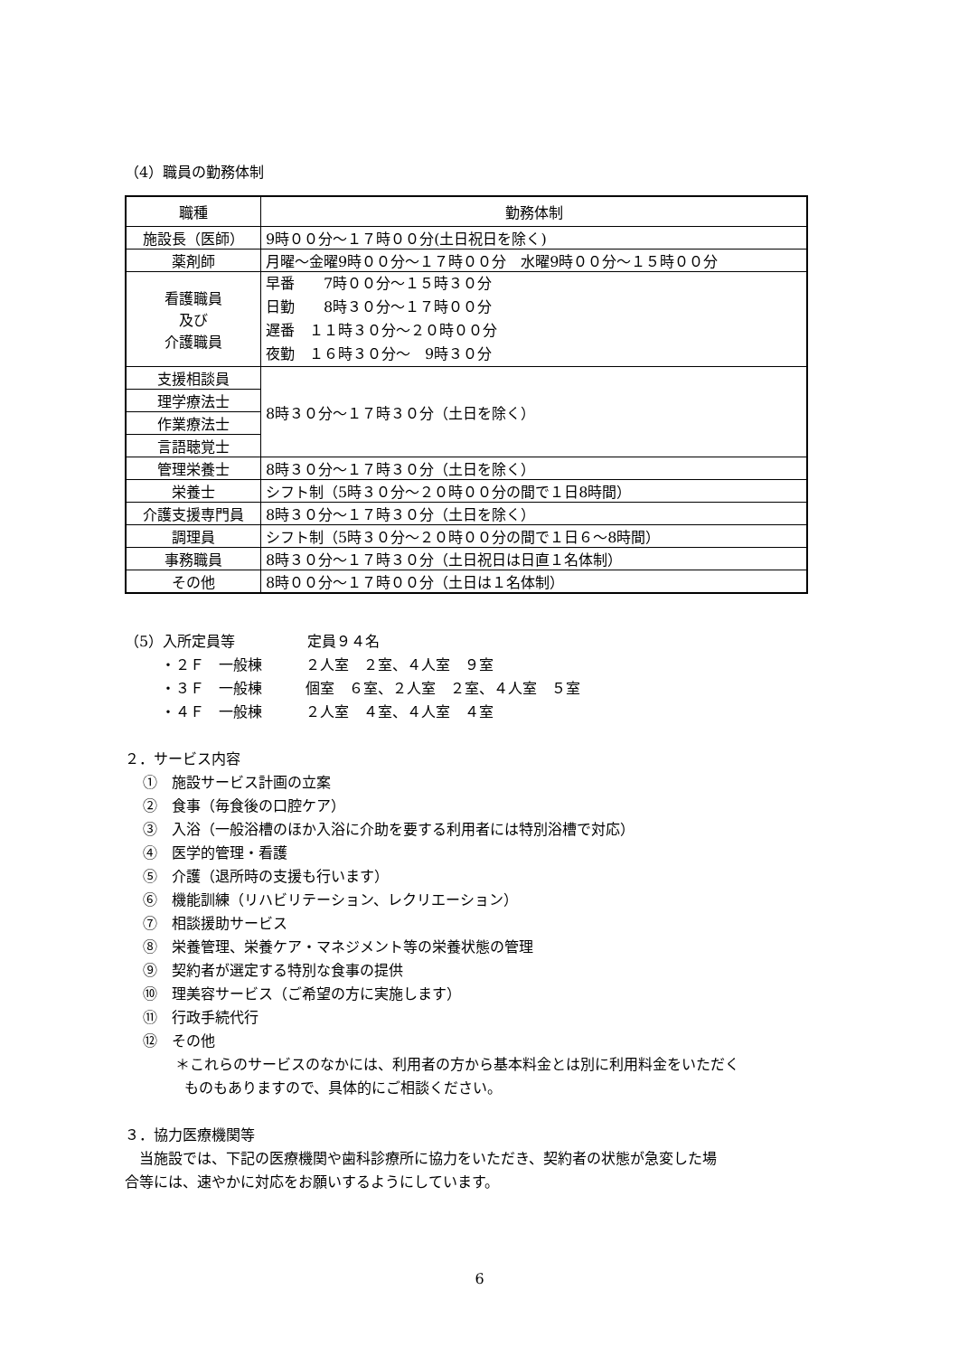（4）職員の勤務体制
| 職種 | 勤務体制 |
| --- | --- |
| 施設長（医師） | 9時００分～１７時００分(土日祝日を除く) |
| 薬剤師 | 月曜～金曜9時００分～１７時００分 水曜9時００分～１５時００分 |
| 看護職員 及び 介護職員 | 早番 7時００分～１５時３０分 日勤 8時３０分～１７時００分 遅番 １１時３０分～２０時００分 夜勤 １６時３０分～ 9時３０分 |
| 支援相談員 | 8時３０分～１７時３０分（土日を除く） |
| 理学療法士 | |
| 作業療法士 | |
| 言語聴覚士 | |
| 管理栄養士 | 8時３０分～１７時３０分（土日を除く） |
| 栄養士 | シフト制（5時３０分～２０時００分の間で１日8時間） |
| 介護支援専門員 | 8時３０分～１７時３０分（土日を除く） |
| 調理員 | シフト制（5時３０分～２０時００分の間で１日６～8時間） |
| 事務職員 | 8時３０分～１７時３０分（土日祝日は日直１名体制） |
| その他 | 8時００分～１７時００分（土日は１名体制） |
（5）入所定員等　　　　　定員９４名
・２Ｆ　一般棟　　　２人室　２室、４人室　９室
・３Ｆ　一般棟　　　個室　６室、２人室　２室、４人室　５室
・４Ｆ　一般棟　　　２人室　４室、４人室　４室
２．サービス内容
①　施設サービス計画の立案
②　食事（毎食後の口腔ケア）
③　入浴（一般浴槽のほか入浴に介助を要する利用者には特別浴槽で対応）
④　医学的管理・看護
⑤　介護（退所時の支援も行います）
⑥　機能訓練（リハビリテーション、レクリエーション）
⑦　相談援助サービス
⑧　栄養管理、栄養ケア・マネジメント等の栄養状態の管理
⑨　契約者が選定する特別な食事の提供
⑩　理美容サービス（ご希望の方に実施します）
⑪　行政手続代行
⑫　その他
＊これらのサービスのなかには、利用者の方から基本料金とは別に利用料金をいただく
ものもありますので、具体的にご相談ください。
３．協力医療機関等
　当施設では、下記の医療機関や歯科診療所に協力をいただき、契約者の状態が急変した場
合等には、速やかに対応をお願いするようにしています。
6